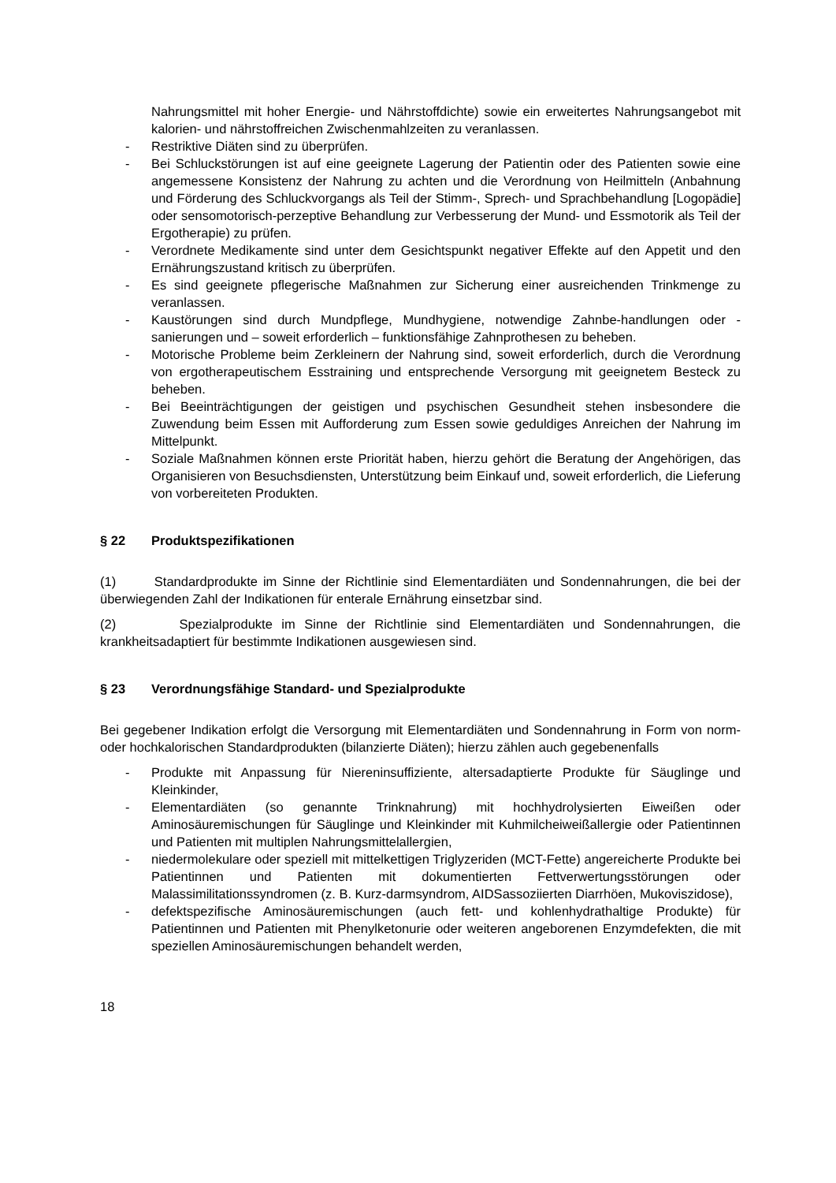Nahrungsmittel mit hoher Energie- und Nährstoffdichte) sowie ein erweitertes Nahrungsangebot mit kalorien- und nährstoffreichen Zwischenmahlzeiten zu veranlassen.
- Restriktive Diäten sind zu überprüfen.
- Bei Schluckstörungen ist auf eine geeignete Lagerung der Patientin oder des Patienten sowie eine angemessene Konsistenz der Nahrung zu achten und die Verordnung von Heilmitteln (Anbahnung und Förderung des Schluckvorgangs als Teil der Stimm-, Sprech- und Sprachbehandlung [Logopädie] oder sensomotorisch-perzeptive Behandlung zur Verbesserung der Mund- und Essmotorik als Teil der Ergotherapie) zu prüfen.
- Verordnete Medikamente sind unter dem Gesichtspunkt negativer Effekte auf den Appetit und den Ernährungszustand kritisch zu überprüfen.
- Es sind geeignete pflegerische Maßnahmen zur Sicherung einer ausreichenden Trinkmenge zu veranlassen.
- Kaustörungen sind durch Mundpflege, Mundhygiene, notwendige Zahnbe-handlungen oder -sanierungen und – soweit erforderlich – funktionsfähige Zahnprothesen zu beheben.
- Motorische Probleme beim Zerkleinern der Nahrung sind, soweit erforderlich, durch die Verordnung von ergotherapeutischem Esstraining und entsprechende Versorgung mit geeignetem Besteck zu beheben.
- Bei Beeinträchtigungen der geistigen und psychischen Gesundheit stehen insbesondere die Zuwendung beim Essen mit Aufforderung zum Essen sowie geduldiges Anreichen der Nahrung im Mittelpunkt.
- Soziale Maßnahmen können erste Priorität haben, hierzu gehört die Beratung der Angehörigen, das Organisieren von Besuchsdiensten, Unterstützung beim Einkauf und, soweit erforderlich, die Lieferung von vorbereiteten Produkten.
§ 22 Produktspezifikationen
(1) Standardprodukte im Sinne der Richtlinie sind Elementardiäten und Sondennahrungen, die bei der überwiegenden Zahl der Indikationen für enterale Ernährung einsetzbar sind.
(2) Spezialprodukte im Sinne der Richtlinie sind Elementardiäten und Sondennahrungen, die krankheitsadaptiert für bestimmte Indikationen ausgewiesen sind.
§ 23 Verordnungsfähige Standard- und Spezialprodukte
Bei gegebener Indikation erfolgt die Versorgung mit Elementardiäten und Sondennahrung in Form von norm- oder hochkalorischen Standardprodukten (bilanzierte Diäten); hierzu zählen auch gegebenenfalls
- Produkte mit Anpassung für Niereninsuffiziente, altersadaptierte Produkte für Säuglinge und Kleinkinder,
- Elementardiäten (so genannte Trinknahrung) mit hochhydrolysierten Eiweißen oder Aminosäuremischungen für Säuglinge und Kleinkinder mit Kuhmilcheiweißallergie oder Patientinnen und Patienten mit multiplen Nahrungsmittelallergien,
- niedermolekulare oder speziell mit mittelkettigen Triglyzeriden (MCT-Fette) angereicherte Produkte bei Patientinnen und Patienten mit dokumentierten Fettverwertungsstörungen oder Malassimilitationssyndromen (z. B. Kurz-darmsyndrom, AIDSassoziierten Diarrhöen, Mukoviszidose),
- defektspezifische Aminosäuremischungen (auch fett- und kohlenhydrathaltige Produkte) für Patientinnen und Patienten mit Phenylketonurie oder weiteren angeborenen Enzymdefekten, die mit speziellen Aminosäuremischungen behandelt werden,
18